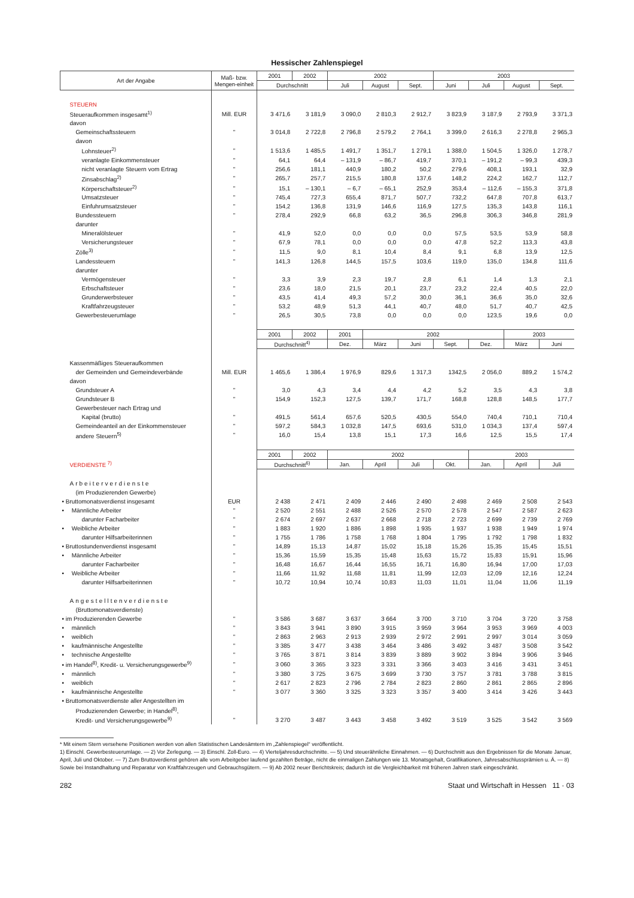Hessischer Zahlenspiegel
| Art der Angabe | Maß- bzw. Mengen-einheit | 2001 | 2002 | 2002 | | | 2003 | | | |
| --- | --- | --- | --- | --- | --- | --- | --- | --- | --- | --- |
| | | Durchschnitt | | Juli | August | Sept. | Juni | Juli | August | Sept. |
| STEUERN | | | | | | | | | | |
| Steueraufkommen insgesamt<sup>1)</sup> | Mill. EUR | 3 471,6 | 3 181,9 | 3 090,0 | 2 810,3 | 2 912,7 | 3 823,9 | 3 187,9 | 2 793,9 | 3 371,3 |
| davon | | | | | | | | | | |
| Gemeinschaftssteuern | " | 3 014,8 | 2 722,8 | 2 796,8 | 2 579,2 | 2 764,1 | 3 399,0 | 2 616,3 | 2 278,8 | 2 965,3 |
| davon | | | | | | | | | | |
| Lohnsteuer<sup>2)</sup> | " | 1 513,6 | 1 485,5 | 1 491,7 | 1 351,7 | 1 279,1 | 1 388,0 | 1 504,5 | 1 326,0 | 1 278,7 |
| veranlagte Einkommensteuer | " | 64,1 | 64,4 | – 131,9 | – 86,7 | 419,7 | 370,1 | – 191,2 | – 99,3 | 439,3 |
| nicht veranlagte Steuern vom Ertrag | " | 256,6 | 181,1 | 440,9 | 180,2 | 50,2 | 279,6 | 408,1 | 193,1 | 32,9 |
| Zinsabschlag<sup>2)</sup> | " | 265,7 | 257,7 | 215,5 | 180,8 | 137,6 | 148,2 | 224,2 | 162,7 | 112,7 |
| Körperschaftsteuer<sup>2)</sup> | " | 15,1 | – 130,1 | – 6,7 | – 65,1 | 252,9 | 353,4 | – 112,6 | – 155,3 | 371,8 |
| Umsatzsteuer | " | 745,4 | 727,3 | 655,4 | 871,7 | 507,7 | 732,2 | 647,8 | 707,8 | 613,7 |
| Einfuhrumsatzsteuer | " | 154,2 | 136,8 | 131,9 | 146,6 | 116,9 | 127,5 | 135,3 | 143,8 | 116,1 |
| Bundessteuern | " | 278,4 | 292,9 | 66,8 | 63,2 | 36,5 | 296,8 | 306,3 | 346,8 | 281,9 |
| darunter | | | | | | | | | | |
| Mineralölsteuer | " | 41,9 | 52,0 | 0,0 | 0,0 | 0,0 | 57,5 | 53,5 | 53,9 | 58,8 |
| Versicherungsteuer | " | 67,9 | 78,1 | 0,0 | 0,0 | 0,0 | 47,8 | 52,2 | 113,3 | 43,8 |
| Zölle<sup>3)</sup> | " | 11,5 | 9,0 | 8,1 | 10,4 | 8,4 | 9,1 | 6,8 | 13,9 | 12,5 |
| Landessteuern | " | 141,3 | 126,8 | 144,5 | 157,5 | 103,6 | 119,0 | 135,0 | 134,8 | 111,6 |
| darunter | | | | | | | | | | |
| Vermögensteuer | " | 3,3 | 3,9 | 2,3 | 19,7 | 2,8 | 6,1 | 1,4 | 1,3 | 2,1 |
| Erbschaftsteuer | " | 23,6 | 18,0 | 21,5 | 20,1 | 23,7 | 23,2 | 22,4 | 40,5 | 22,0 |
| Grunderwerbsteuer | " | 43,5 | 41,4 | 49,3 | 57,2 | 30,0 | 36,1 | 36,6 | 35,0 | 32,6 |
| Kraftfahrzeugsteuer | " | 53,2 | 48,9 | 51,3 | 44,1 | 40,7 | 48,0 | 51,7 | 40,7 | 42,5 |
| Gewerbesteuerumlage | " | 26,5 | 30,5 | 73,8 | 0,0 | 0,0 | 0,0 | 123,5 | 19,6 | 0,0 |
| | | 2001 | 2002 | 2001 | 2002 | | | | 2003 | |
| | | Durchschnitt<sup>4)</sup> | | Dez. | März | Juni | Sept. | Dez. | März | Juni |
| Kassenmäßiges Steueraufkommen | | | | | | | | | | |
| der Gemeinden und Gemeindeverbände | Mill. EUR | 1 465,6 | 1 386,4 | 1 976,9 | 829,6 | 1 317,3 | 1342,5 | 2 056,0 | 889,2 | 1 574,2 |
| davon | | | | | | | | | | |
| Grundsteuer A | " | 3,0 | 4,3 | 3,4 | 4,4 | 4,2 | 5,2 | 3,5 | 4,3 | 3,8 |
| Grundsteuer B | " | 154,9 | 152,3 | 127,5 | 139,7 | 171,7 | 168,8 | 128,8 | 148,5 | 177,7 |
| Gewerbesteuer nach Ertrag und | | | | | | | | | | |
| Kapital (brutto) | " | 491,5 | 561,4 | 657,6 | 520,5 | 430,5 | 554,0 | 740,4 | 710,1 | 710,4 |
| Gemeindeanteil an der Einkommensteuer | " | 597,2 | 584,3 | 1 032,8 | 147,5 | 693,6 | 531,0 | 1 034,3 | 137,4 | 597,4 |
| andere Steuern<sup>5)</sup> | " | 16,0 | 15,4 | 13,8 | 15,1 | 17,3 | 16,6 | 12,5 | 15,5 | 17,4 |
| | | 2001 | 2002 | 2002 | | | | 2003 | | |
| VERDIENSTE <sup>7)</sup> | | Durchschnitt<sup>6)</sup> | | Jan. | April | Juli | Okt. | Jan. | April | Juli |
| Arbeiterverdienste | | | | | | | | | | |
| (im Produzierenden Gewerbe) | | | | | | | | | | |
| • Bruttomonatsverdienst insgesamt | EUR | 2 438 | 2 471 | 2 409 | 2 446 | 2 490 | 2 498 | 2 469 | 2 508 | 2 543 |
| • Männliche Arbeiter | " | 2 520 | 2 551 | 2 488 | 2 526 | 2 570 | 2 578 | 2 547 | 2 587 | 2 623 |
| darunter Facharbeiter | " | 2 674 | 2 697 | 2 637 | 2 668 | 2 718 | 2 723 | 2 699 | 2 739 | 2 769 |
| • Weibliche Arbeiter | " | 1 883 | 1 920 | 1 886 | 1 898 | 1 935 | 1 937 | 1 938 | 1 949 | 1 974 |
| darunter Hilfsarbeiterinnen | " | 1 755 | 1 786 | 1 758 | 1 768 | 1 804 | 1 795 | 1 792 | 1 798 | 1 832 |
| • Bruttostundenverdienst insgesamt | " | 14,89 | 15,13 | 14,87 | 15,02 | 15,18 | 15,26 | 15,35 | 15,45 | 15,51 |
| • Männliche Arbeiter | " | 15,36 | 15,59 | 15,35 | 15,48 | 15,63 | 15,72 | 15,83 | 15,91 | 15,96 |
| darunter Facharbeiter | " | 16,48 | 16,67 | 16,44 | 16,55 | 16,71 | 16,80 | 16,94 | 17,00 | 17,03 |
| • Weibliche Arbeiter | " | 11,66 | 11,92 | 11,68 | 11,81 | 11,99 | 12,03 | 12,09 | 12,16 | 12,24 |
| darunter Hilfsarbeiterinnen | " | 10,72 | 10,94 | 10,74 | 10,83 | 11,03 | 11,01 | 11,04 | 11,06 | 11,19 |
| Angestelltenverdienste | | | | | | | | | | |
| (Bruttomonatsverdienste) | | | | | | | | | | |
| • im Produzierenden Gewerbe | " | 3 586 | 3 687 | 3 637 | 3 664 | 3 700 | 3 710 | 3 704 | 3 720 | 3 758 |
| • männlich | " | 3 843 | 3 941 | 3 890 | 3 915 | 3 959 | 3 964 | 3 953 | 3 969 | 4 003 |
| • weiblich | " | 2 863 | 2 963 | 2 913 | 2 939 | 2 972 | 2 991 | 2 997 | 3 014 | 3 059 |
| • kaufmännische Angestellte | " | 3 385 | 3 477 | 3 438 | 3 464 | 3 486 | 3 492 | 3 487 | 3 508 | 3 542 |
| • technische Angestellte | " | 3 765 | 3 871 | 3 814 | 3 839 | 3 889 | 3 902 | 3 894 | 3 906 | 3 946 |
| • im Handel<sup>8)</sup>, Kredit- u. Versicherungsgewerbe<sup>9)</sup> | " | 3 060 | 3 365 | 3 323 | 3 331 | 3 366 | 3 403 | 3 416 | 3 431 | 3 451 |
| • männlich | " | 3 380 | 3 725 | 3 675 | 3 699 | 3 730 | 3 757 | 3 781 | 3 788 | 3 815 |
| • weiblich | " | 2 617 | 2 823 | 2 796 | 2 784 | 2 823 | 2 860 | 2 861 | 2 865 | 2 896 |
| • kaufmännische Angestellte | " | 3 077 | 3 360 | 3 325 | 3 323 | 3 357 | 3 400 | 3 414 | 3 426 | 3 443 |
| • Bruttomonatsverdienste aller Angestellten im | | | | | | | | | | |
| Produzierenden Gewerbe; in Handel<sup>8)</sup>, | | | | | | | | | | |
| Kredit- und Versicherungsgewerbe<sup>9)</sup> | " | 3 270 | 3 487 | 3 443 | 3 458 | 3 492 | 3 519 | 3 525 | 3 542 | 3 569 |
* Mit einem Stern versehene Positionen werden von allen Statistischen Landesämtern im „Zahlenspiegel“ veröffentlicht.
1) Einschl. Gewerbesteuerumlage. — 2) Vor Zerlegung. — 3) Einschl. Zoll-Euro. — 4) Vierteljahresdurchschnitte. — 5) Und steuerähnliche Einnahmen. — 6) Durchschnitt aus den Ergebnissen für die Monate Januar, April, Juli und Oktober. — 7) Zum Bruttoverdienst gehören alle vom Arbeitgeber laufend gezahlten Beträge, nicht die einmaligen Zahlungen wie 13. Monatsgehalt, Gratifikationen, Jahresabschlussprämien u. Ä. — 8) Sowie bei Instandhaltung und Reparatur von Kraftfahrzeugen und Gebrauchsgütern. — 9) Ab 2002 neuer Berichtskreis; dadurch ist die Vergleichbarkeit mit früheren Jahren stark eingeschränkt.
282 Staat und Wirtschaft in Hessen 11 · 03